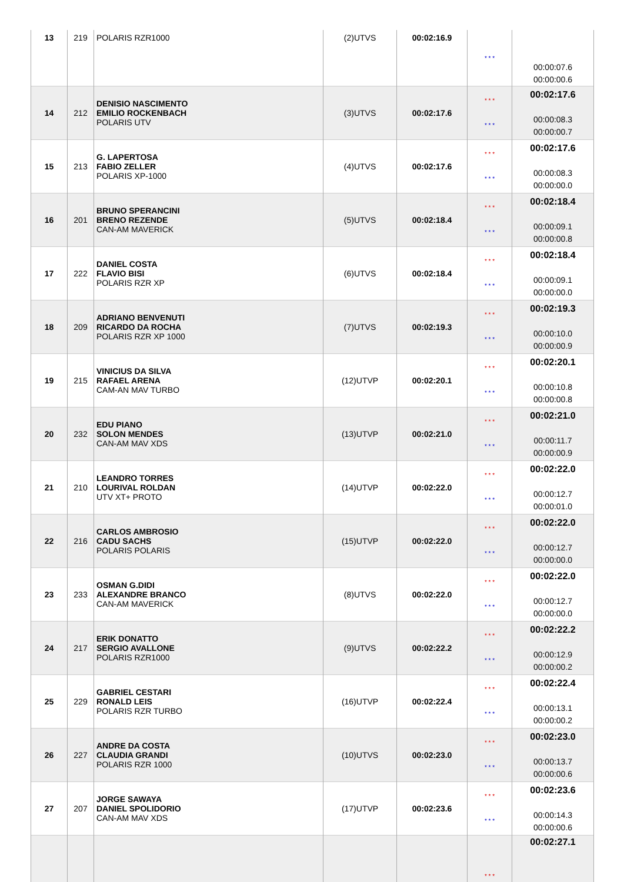| 13 | 219 | POLARIS RZR1000 | (2)UTVS | 00:02:16.9 | * * * | 00:00:07.6 00:00:00.6 |
| 14 | 212 | DENISIO NASCIMENTO EMILIO ROCKENBACH POLARIS UTV | (3)UTVS | 00:02:17.6 | * * * * * * | 00:02:17.6 00:00:08.3 00:00:00.7 |
| 15 | 213 | G. LAPERTOSA FABIO ZELLER POLARIS XP-1000 | (4)UTVS | 00:02:17.6 | * * * * * * | 00:02:17.6 00:00:08.3 00:00:00.0 |
| 16 | 201 | BRUNO SPERANCINI BRENO REZENDE CAN-AM MAVERICK | (5)UTVS | 00:02:18.4 | * * * * * * | 00:02:18.4 00:00:09.1 00:00:00.8 |
| 17 | 222 | DANIEL COSTA FLAVIO BISI POLARIS RZR XP | (6)UTVS | 00:02:18.4 | * * * * * * | 00:02:18.4 00:00:09.1 00:00:00.0 |
| 18 | 209 | ADRIANO BENVENUTI RICARDO DA ROCHA POLARIS RZR XP 1000 | (7)UTVS | 00:02:19.3 | * * * * * * | 00:02:19.3 00:00:10.0 00:00:00.9 |
| 19 | 215 | VINICIUS DA SILVA RAFAEL ARENA CAM-AN MAV TURBO | (12)UTVP | 00:02:20.1 | * * * * * * | 00:02:20.1 00:00:10.8 00:00:00.8 |
| 20 | 232 | EDU PIANO SOLON MENDES CAN-AM MAV XDS | (13)UTVP | 00:02:21.0 | * * * * * * | 00:02:21.0 00:00:11.7 00:00:00.9 |
| 21 | 210 | LEANDRO TORRES LOURIVAL ROLDAN UTV XT+ PROTO | (14)UTVP | 00:02:22.0 | * * * * * * | 00:02:22.0 00:00:12.7 00:00:01.0 |
| 22 | 216 | CARLOS AMBROSIO CADU SACHS POLARIS POLARIS | (15)UTVP | 00:02:22.0 | * * * * * * | 00:02:22.0 00:00:12.7 00:00:00.0 |
| 23 | 233 | OSMAN G.DIDI ALEXANDRE BRANCO CAN-AM MAVERICK | (8)UTVS | 00:02:22.0 | * * * * * * | 00:02:22.0 00:00:12.7 00:00:00.0 |
| 24 | 217 | ERIK DONATTO SERGIO AVALLONE POLARIS RZR1000 | (9)UTVS | 00:02:22.2 | * * * * * * | 00:02:22.2 00:00:12.9 00:00:00.2 |
| 25 | 229 | GABRIEL CESTARI RONALD LEIS POLARIS RZR TURBO | (16)UTVP | 00:02:22.4 | * * * * * * | 00:02:22.4 00:00:13.1 00:00:00.2 |
| 26 | 227 | ANDRE DA COSTA CLAUDIA GRANDI POLARIS RZR 1000 | (10)UTVS | 00:02:23.0 | * * * * * * | 00:02:23.0 00:00:13.7 00:00:00.6 |
| 27 | 207 | JORGE SAWAYA DANIEL SPOLIDORIO CAN-AM MAV XDS | (17)UTVP | 00:02:23.6 | * * * * * * | 00:02:23.6 00:00:14.3 00:00:00.6 |
| | | | | | * * * | 00:02:27.1 |